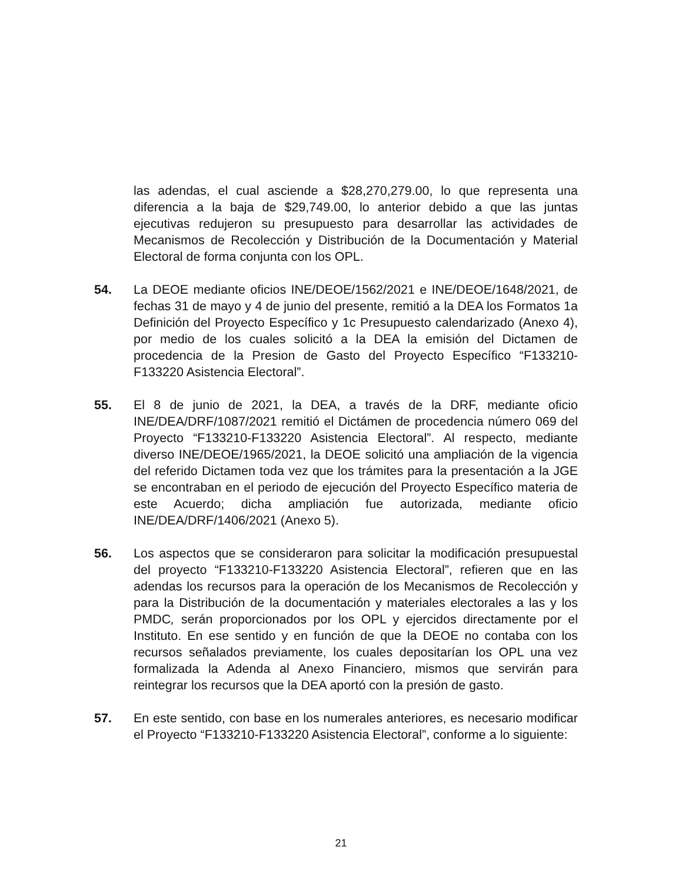las adendas, el cual asciende a $28,270,279.00, lo que representa una diferencia a la baja de $29,749.00, lo anterior debido a que las juntas ejecutivas redujeron su presupuesto para desarrollar las actividades de Mecanismos de Recolección y Distribución de la Documentación y Material Electoral de forma conjunta con los OPL.
54. La DEOE mediante oficios INE/DEOE/1562/2021 e INE/DEOE/1648/2021, de fechas 31 de mayo y 4 de junio del presente, remitió a la DEA los Formatos 1a Definición del Proyecto Específico y 1c Presupuesto calendarizado (Anexo 4), por medio de los cuales solicitó a la DEA la emisión del Dictamen de procedencia de la Presion de Gasto del Proyecto Específico “F133210-F133220 Asistencia Electoral”.
55. El 8 de junio de 2021, la DEA, a través de la DRF, mediante oficio INE/DEA/DRF/1087/2021 remitió el Dictámen de procedencia número 069 del Proyecto “F133210-F133220 Asistencia Electoral”. Al respecto, mediante diverso INE/DEOE/1965/2021, la DEOE solicitó una ampliación de la vigencia del referido Dictamen toda vez que los trámites para la presentación a la JGE se encontraban en el periodo de ejecución del Proyecto Específico materia de este Acuerdo; dicha ampliación fue autorizada, mediante oficio INE/DEA/DRF/1406/2021 (Anexo 5).
56. Los aspectos que se consideraron para solicitar la modificación presupuestal del proyecto “F133210-F133220 Asistencia Electoral”, refieren que en las adendas los recursos para la operación de los Mecanismos de Recolección y para la Distribución de la documentación y materiales electorales a las y los PMDC, serán proporcionados por los OPL y ejercidos directamente por el Instituto. En ese sentido y en función de que la DEOE no contaba con los recursos señalados previamente, los cuales depositarían los OPL una vez formalizada la Adenda al Anexo Financiero, mismos que servirán para reintegrar los recursos que la DEA aportó con la presión de gasto.
57. En este sentido, con base en los numerales anteriores, es necesario modificar el Proyecto “F133210-F133220 Asistencia Electoral”, conforme a lo siguiente:
21